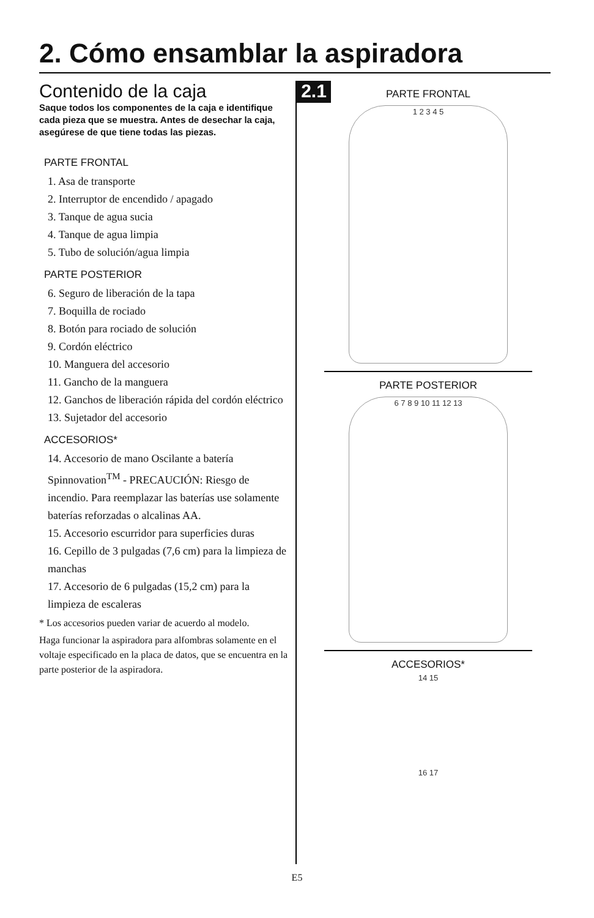2. Cómo ensamblar la aspiradora
2.1
Contenido de la caja
Saque todos los componentes de la caja e identifique cada pieza que se muestra. Antes de desechar la caja, asegúrese de que tiene todas las piezas.
PARTE FRONTAL
1. Asa de transporte
2. Interruptor de encendido / apagado
3. Tanque de agua sucia
4. Tanque de agua limpia
5. Tubo de solución/agua limpia
PARTE POSTERIOR
6. Seguro de liberación de la tapa
7. Boquilla de rociado
8. Botón para rociado de solución
9. Cordón eléctrico
10. Manguera del accesorio
11. Gancho de la manguera
12. Ganchos de liberación rápida del cordón eléctrico
13. Sujetador del accesorio
ACCESORIOS*
14. Accesorio de mano Oscilante a batería Spinnovation<sup>TM</sup> - PRECAUCIÓN: Riesgo de incendio. Para reemplazar las baterías use solamente baterías reforzadas o alcalinas AA.
15. Accesorio escurridor para superficies duras
16. Cepillo de 3 pulgadas (7,6 cm) para la limpieza de manchas
17. Accesorio de 6 pulgadas (15,2 cm) para la limpieza de escaleras
* Los accesorios pueden variar de acuerdo al modelo.
Haga funcionar la aspiradora para alfombras solamente en el voltaje especificado en la placa de datos, que se encuentra en la parte posterior de la aspiradora.
PARTE FRONTAL
1 2 3 4 5
PARTE POSTERIOR
6 7 8 9 10 11 12 13
ACCESORIOS*
14 15
16 17
E5